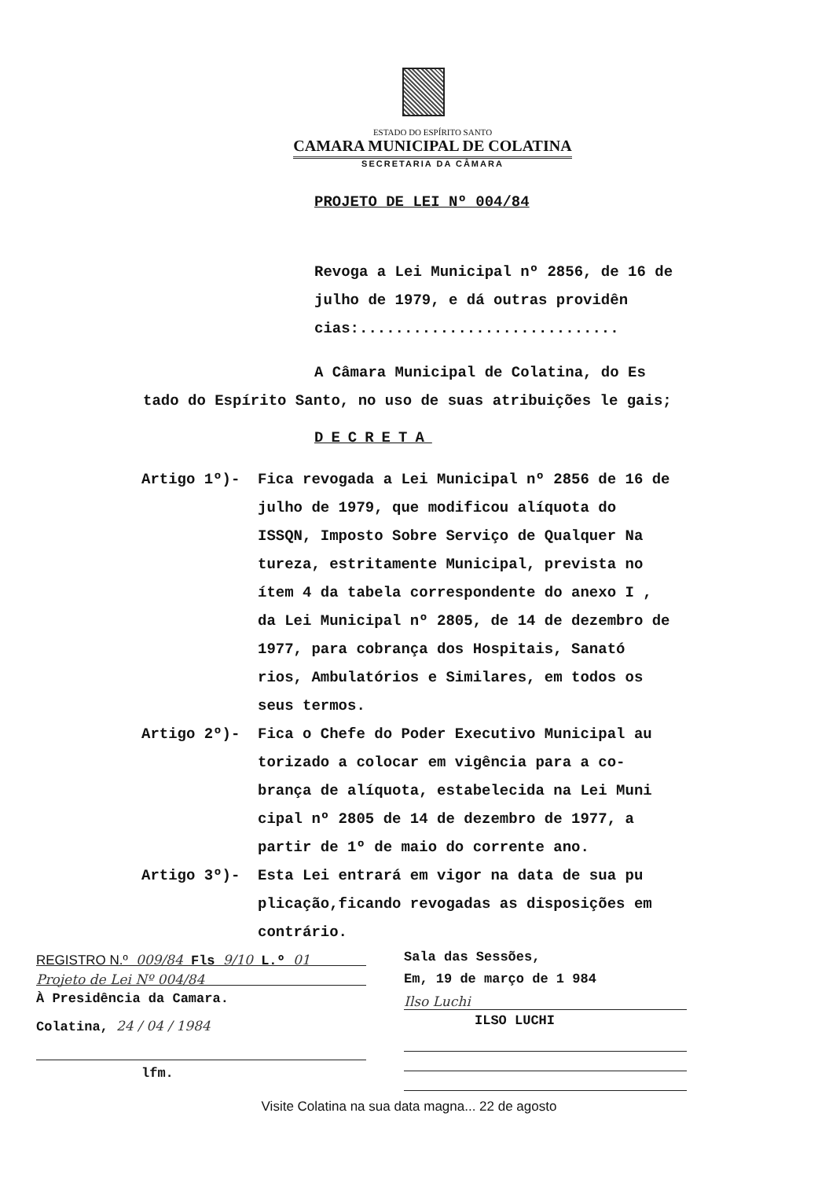ESTADO DO ESPÍRITO SANTO
CAMARA MUNICIPAL DE COLATINA
SECRETARIA DA CÂMARA
PROJETO DE LEI Nº 004/84
Revoga a Lei Municipal nº 2856, de 16 de julho de 1979, e dá outras providên cias:.............................
A Câmara Municipal de Colatina, do Es tado do Espírito Santo, no uso de suas atribuições le gais;
DECRETA
Artigo 1º)- Fica revogada a Lei Municipal nº 2856 de 16 de julho de 1979, que modificou alíquota do ISSQN, Imposto Sobre Serviço de Qualquer Na tureza, estritamente Municipal, prevista no ítem 4 da tabela correspondente do anexo I , da Lei Municipal nº 2805, de 14 de dezembro de 1977, para cobrança dos Hospitais, Sanató rios, Ambulatórios e Similares, em todos os seus termos.
Artigo 2º)- Fica o Chefe do Poder Executivo Municipal au torizado a colocar em vigência para a co- brança de alíquota, estabelecida na Lei Muni cipal nº 2805 de 14 de dezembro de 1977, a partir de 1º de maio do corrente ano.
Artigo 3º)- Esta Lei entrará em vigor na data de sua pu plicação,ficando revogadas as disposições em contrário.
REGISTRO N.º 009/84 Fls 9/10 L.º 01
Projeto de Lei Nº 004/84
À Presidência da Camara.
Colatina, 24 / 04 / 1984
lfm.
Sala das Sessões,
Em, 19 de março de 1 984
Ilso Luchi
ILSO LUCHI
Visite Colatina na sua data magna... 22 de agosto